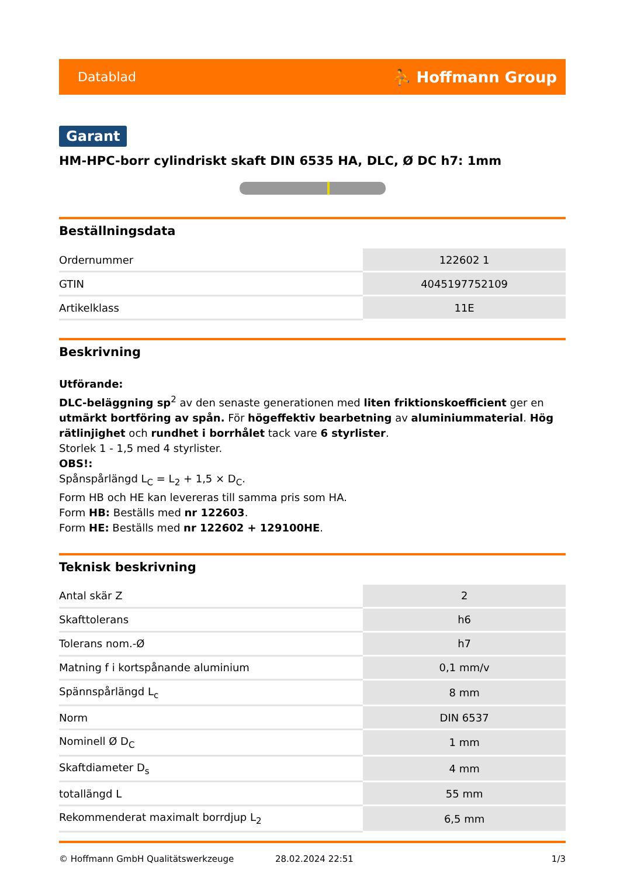Datablad ⛹ Hoffmann Group
Garant
HM-HPC-borr cylindriskt skaft DIN 6535 HA, DLC, Ø DC h7: 1mm
Beställningsdata
| Ordernummer | 122602 1 |
| GTIN | 4045197752109 |
| Artikelklass | 11E |
Beskrivning
Utförande:
DLC-beläggning sp<sup>2</sup> av den senaste generationen med liten friktionskoefficient ger en utmärkt bortföring av spån. För högeffektiv bearbetning av aluminiummaterial. Hög rätlinjighet och rundhet i borrhålet tack vare 6 styrlister.
Storlek 1 - 1,5 med 4 styrlister.
OBS!:
Spånspårlängd L<sub>C</sub> = L<sub>2</sub> + 1,5 × D<sub>C</sub>.
Form HB och HE kan levereras till samma pris som HA.
Form HB: Beställs med nr 122603.
Form HE: Beställs med nr 122602 + 129100HE.
Teknisk beskrivning
| Antal skär Z | 2 |
| Skafttolerans | h6 |
| Tolerans nom.-Ø | h7 |
| Matning f i kortspånande aluminium | 0,1 mm/v |
| Spännspårlängd L<sub>c</sub> | 8 mm |
| Norm | DIN 6537 |
| Nominell Ø D<sub>C</sub> | 1 mm |
| Skaftdiameter D<sub>s</sub> | 4 mm |
| totallängd L | 55 mm |
| Rekommenderat maximalt borrdjup L<sub>2</sub> | 6,5 mm |
© Hoffmann GmbH Qualitätswerkzeuge 28.02.2024 22:51 1/3